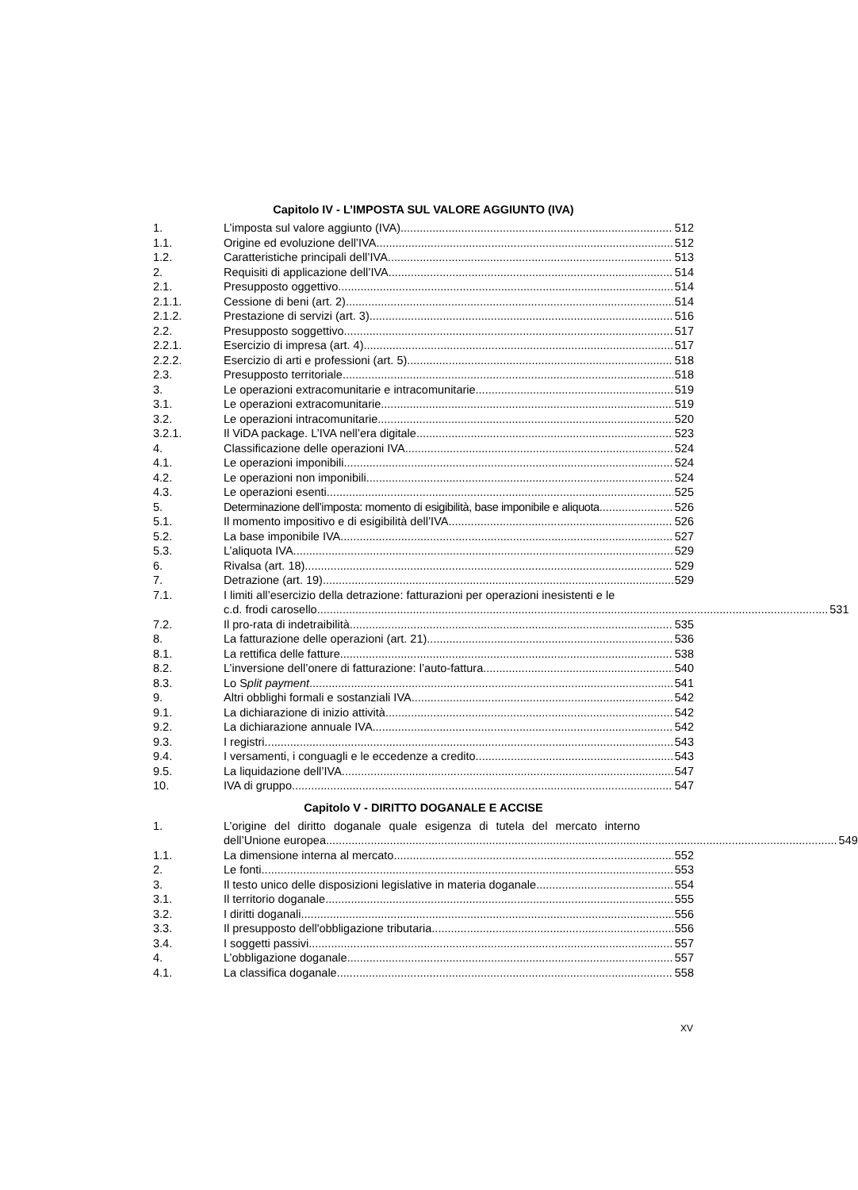Capitolo IV - L’IMPOSTA SUL VALORE AGGIUNTO (IVA)
1. L’imposta sul valore aggiunto (IVA) 512
1.1. Origine ed evoluzione dell’IVA 512
1.2. Caratteristiche principali dell’IVA 513
2. Requisiti di applicazione dell’IVA 514
2.1. Presupposto oggettivo 514
2.1.1. Cessione di beni (art. 2) 514
2.1.2. Prestazione di servizi (art. 3) 516
2.2. Presupposto soggettivo 517
2.2.1. Esercizio di impresa (art. 4) 517
2.2.2. Esercizio di arti e professioni (art. 5) 518
2.3. Presupposto territoriale 518
3. Le operazioni extracomunitarie e intracomunitarie 519
3.1. Le operazioni extracomunitarie 519
3.2. Le operazioni intracomunitarie 520
3.2.1. Il ViDA package. L’IVA nell’era digitale. 523
4. Classificazione delle operazioni IVA 524
4.1. Le operazioni imponibili 524
4.2. Le operazioni non imponibili 524
4.3. Le operazioni esenti 525
5. Determinazione dell’imposta: momento di esigibilità, base imponibile e aliquota 526
5.1. Il momento impositivo e di esigibilità dell’IVA 526
5.2. La base imponibile IVA 527
5.3. L’aliquota IVA 529
6. Rivalsa (art. 18) 529
7. Detrazione (art. 19) 529
7.1. I limiti all’esercizio della detrazione: fatturazioni per operazioni inesistenti e le
c.d. frodi carosello 531
7.2. Il pro-rata di indetraibilità 535
8. La fatturazione delle operazioni (art. 21) 536
8.1. La rettifica delle fatture 538
8.2. L’inversione dell’onere di fatturazione: l’auto-fattura 540
8.3. Lo Split payment 541
9. Altri obblighi formali e sostanziali IVA 542
9.1. La dichiarazione di inizio attività 542
9.2. La dichiarazione annuale IVA 542
9.3. I registri 543
9.4. I versamenti, i conguagli e le eccedenze a credito 543
9.5. La liquidazione dell’IVA 547
10. IVA di gruppo 547
Capitolo V - DIRITTO DOGANALE E ACCISE
1. L’origine del diritto doganale quale esigenza di tutela del mercato interno
dell’Unione europea 549
1.1. La dimensione interna al mercato 552
2. Le fonti 553
3. Il testo unico delle disposizioni legislative in materia doganale 554
3.1. Il territorio doganale 555
3.2. I diritti doganali 556
3.3. Il presupposto dell'obbligazione tributaria 556
3.4. I soggetti passivi 557
4. L’obbligazione doganale 557
4.1. La classifica doganale 558
XV